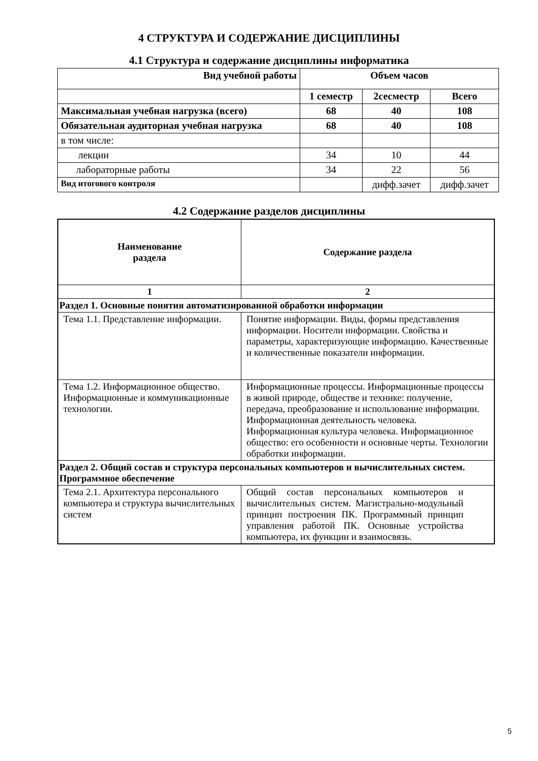4 СТРУКТУРА И СОДЕРЖАНИЕ ДИСЦИПЛИНЫ
4.1 Структура и содержание дисциплины информатика
| Вид учебной работы | Объем часов | | |
| --- | --- | --- | --- |
| | 1 семестр | 2сесместр | Всего |
| Максимальная учебная нагрузка (всего) | 68 | 40 | 108 |
| Обязательная аудиторная учебная нагрузка | 68 | 40 | 108 |
| в том числе: | | | |
| лекции | 34 | 10 | 44 |
| лабораторные работы | 34 | 22 | 56 |
| Вид итогового контроля | | дифф.зачет | дифф.зачет |
4.2 Содержание разделов дисциплины
| Наименование раздела | Содержание раздела |
| --- | --- |
| 1 | 2 |
| Раздел 1. Основные понятия автоматизированной обработки информации | |
| Тема 1.1. Представление информации. | Понятие информации. Виды, формы представления информации. Носители информации. Свойства и параметры, характеризующие информацию. Качественные и количественные показатели информации. |
| Тема 1.2. Информационное общество. Информационные и коммуникационные технологии. | Информационные процессы. Информационные процессы в живой природе, обществе и технике: получение, передача, преобразование и использование информации. Информационная деятельность человека. Информационная культура человека. Информационное общество: его особенности и основные черты. Технологии обработки информации. |
| Раздел 2. Общий состав и структура персональных компьютеров и вычислительных систем. Программное обеспечение | |
| Тема 2.1. Архитектура персонального компьютера и структура вычислительных систем | Общий состав персональных компьютеров и вычислительных систем. Магистрально-модульный принцип построения ПК. Программный принцип управления работой ПК. Основные устройства компьютера, их функции и взаимосвязь. |
5